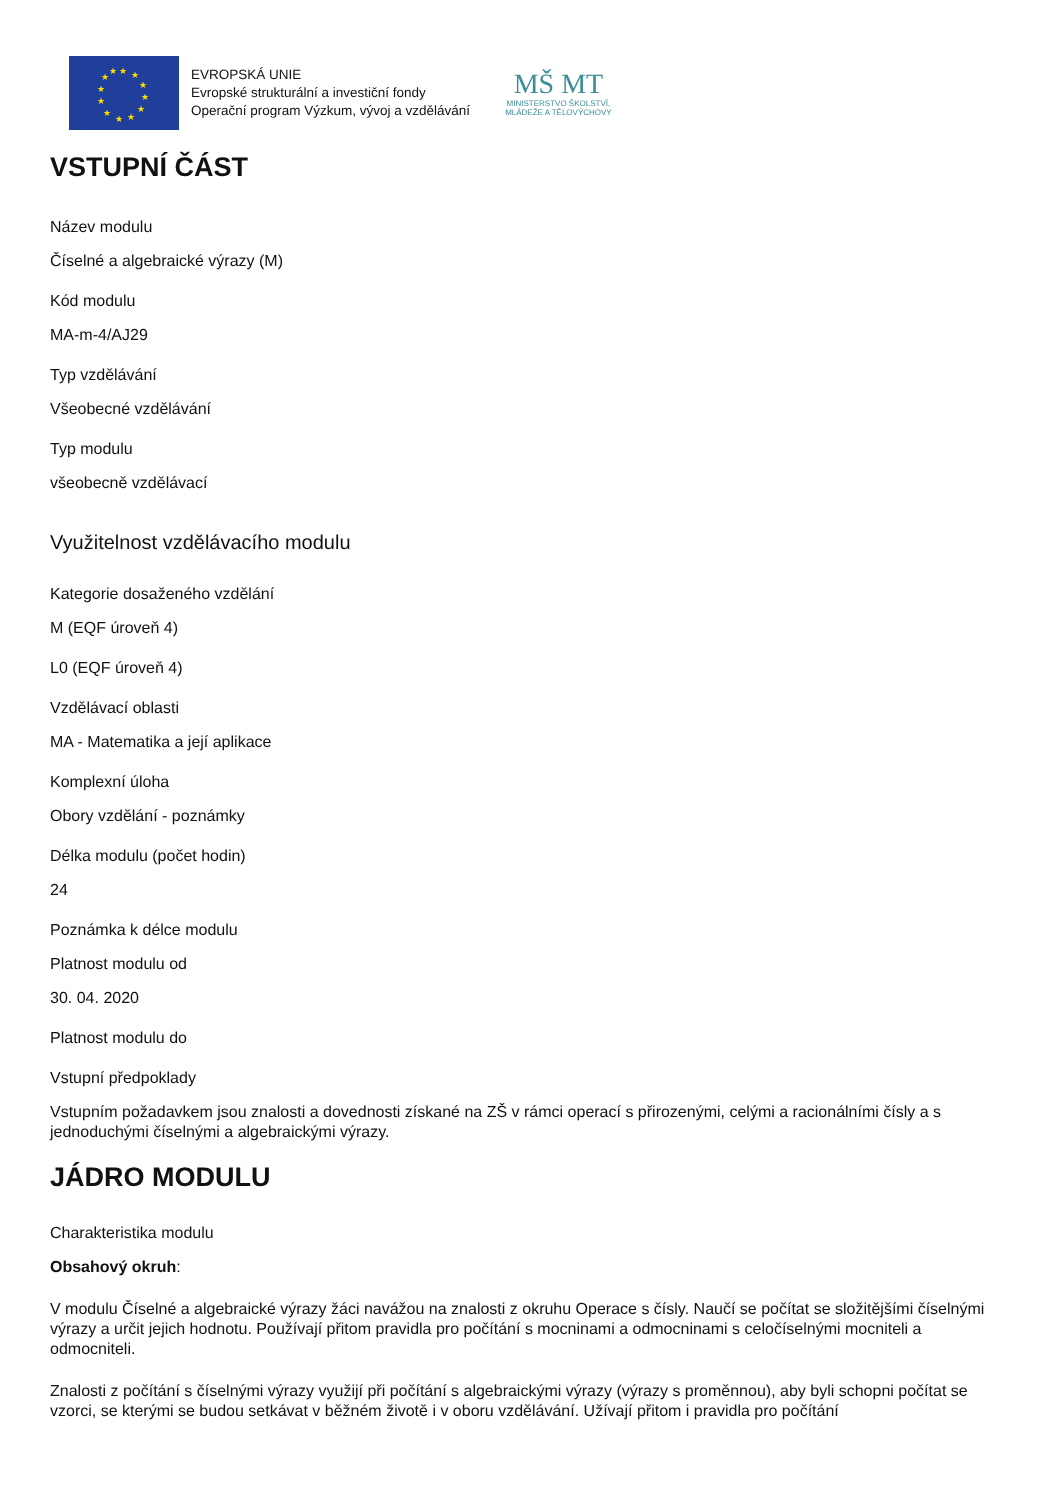★
★
★
★
★
★
★
★
★
★
★
★
EVROPSKÁ UNIE
Evropské strukturální a investiční fondy
Operační program Výzkum, vývoj a vzdělávání
MŠ MT
MINISTERSTVO ŠKOLSTVÍ,
MLÁDEŽE A TĚLOVÝCHOVY
VSTUPNÍ ČÁST
Název modulu
Číselné a algebraické výrazy (M)
Kód modulu
MA-m-4/AJ29
Typ vzdělávání
Všeobecné vzdělávání
Typ modulu
všeobecně vzdělávací
Využitelnost vzdělávacího modulu
Kategorie dosaženého vzdělání
M (EQF úroveň 4)
L0 (EQF úroveň 4)
Vzdělávací oblasti
MA - Matematika a její aplikace
Komplexní úloha
Obory vzdělání - poznámky
Délka modulu (počet hodin)
24
Poznámka k délce modulu
Platnost modulu od
30. 04. 2020
Platnost modulu do
Vstupní předpoklady
Vstupním požadavkem jsou znalosti a dovednosti získané na ZŠ v rámci operací s přirozenými, celými a racionálními čísly a s jednoduchými číselnými a algebraickými výrazy.
JÁDRO MODULU
Charakteristika modulu
Obsahový okruh:
V modulu Číselné a algebraické výrazy žáci navážou na znalosti z okruhu Operace s čísly. Naučí se počítat se složitějšími číselnými výrazy a určit jejich hodnotu. Používají přitom pravidla pro počítání s mocninami a odmocninami s celočíselnými mocniteli a odmocniteli.
Znalosti z počítání s číselnými výrazy využijí při počítání s algebraickými výrazy (výrazy s proměnnou), aby byli schopni počítat se vzorci, se kterými se budou setkávat v běžném životě i v oboru vzdělávání. Užívají přitom i pravidla pro počítání